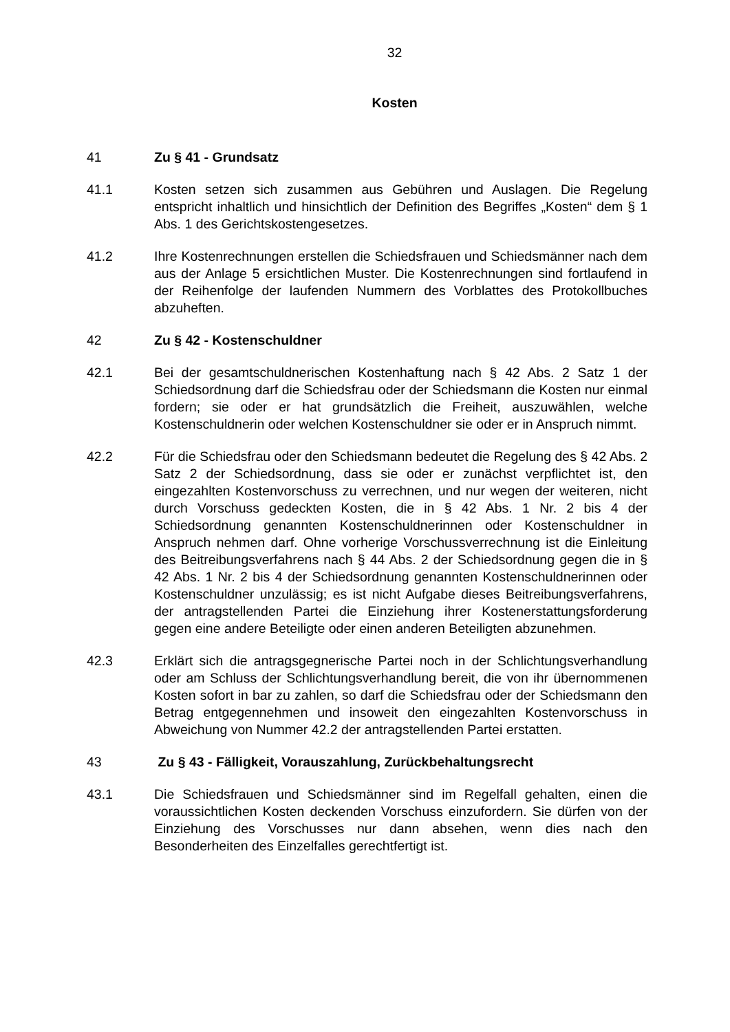32
Kosten
41 Zu § 41 - Grundsatz
41.1 Kosten setzen sich zusammen aus Gebühren und Auslagen. Die Regelung entspricht inhaltlich und hinsichtlich der Definition des Begriffes „Kosten“ dem § 1 Abs. 1 des Gerichtskostengesetzes.
41.2 Ihre Kostenrechnungen erstellen die Schiedsfrauen und Schiedsmänner nach dem aus der Anlage 5 ersichtlichen Muster. Die Kostenrechnungen sind fortlaufend in der Reihenfolge der laufenden Nummern des Vorblattes des Protokollbuches abzuheften.
42 Zu § 42 - Kostenschuldner
42.1 Bei der gesamtschuldnerischen Kostenhaftung nach § 42 Abs. 2 Satz 1 der Schiedsordnung darf die Schiedsfrau oder der Schiedsmann die Kosten nur einmal fordern; sie oder er hat grundsätzlich die Freiheit, auszuwählen, welche Kostenschuldnerin oder welchen Kostenschuldner sie oder er in Anspruch nimmt.
42.2 Für die Schiedsfrau oder den Schiedsmann bedeutet die Regelung des § 42 Abs. 2 Satz 2 der Schiedsordnung, dass sie oder er zunächst verpflichtet ist, den eingezahlten Kostenvorschuss zu verrechnen, und nur wegen der weiteren, nicht durch Vorschuss gedeckten Kosten, die in § 42 Abs. 1 Nr. 2 bis 4 der Schiedsordnung genannten Kostenschuldnerinnen oder Kostenschuldner in Anspruch nehmen darf. Ohne vorherige Vorschussverrechnung ist die Einleitung des Beitreibungsverfahrens nach § 44 Abs. 2 der Schiedsordnung gegen die in § 42 Abs. 1 Nr. 2 bis 4 der Schiedsordnung genannten Kostenschuldnerinnen oder Kostenschuldner unzulässig; es ist nicht Aufgabe dieses Beitreibungsverfahrens, der antragstellenden Partei die Einziehung ihrer Kostenerstattungsforderung gegen eine andere Beteiligte oder einen anderen Beteiligten abzunehmen.
42.3 Erklärt sich die antragsgegnerische Partei noch in der Schlichtungsverhandlung oder am Schluss der Schlichtungsverhandlung bereit, die von ihr übernommenen Kosten sofort in bar zu zahlen, so darf die Schiedsfrau oder der Schiedsmann den Betrag entgegennehmen und insoweit den eingezahlten Kostenvorschuss in Abweichung von Nummer 42.2 der antragstellenden Partei erstatten.
43 Zu § 43 - Fälligkeit, Vorauszahlung, Zurückbehaltungsrecht
43.1 Die Schiedsfrauen und Schiedsmänner sind im Regelfall gehalten, einen die voraussichtlichen Kosten deckenden Vorschuss einzufordern. Sie dürfen von der Einziehung des Vorschusses nur dann absehen, wenn dies nach den Besonderheiten des Einzelfalles gerechtfertigt ist.